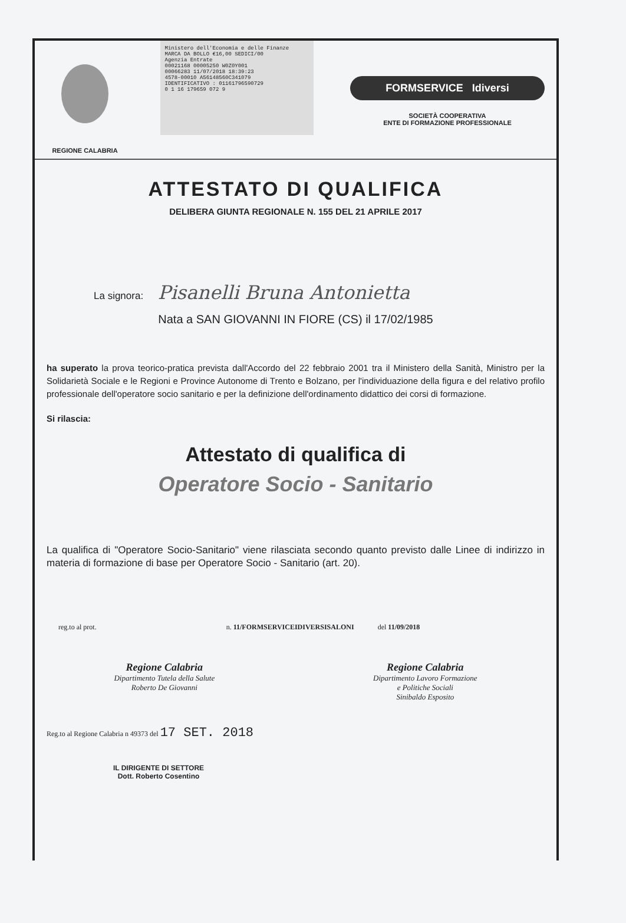REGIONE CALABRIA
Ministero dell'Economia e delle Finanze MARCA DA BOLLO €16,00 SEDICI/00
Agenzia Entrate
00021168 00005250 W0Z0Y001
00066283 11/07/2018 18:39:23
4578-00010 A56148560C341079
IDENTIFICATIVO : 01161796590729
0 1 16 179659 072 9
FORMSERVICE Idiversi
SOCIETÀ COOPERATIVA
ENTE DI FORMAZIONE PROFESSIONALE
ATTESTATO DI QUALIFICA
DELIBERA GIUNTA REGIONALE N. 155 DEL 21 APRILE 2017
La signora: Pisanelli Bruna Antonietta
Nata a SAN GIOVANNI IN FIORE (CS) il 17/02/1985
ha superato la prova teorico-pratica prevista dall'Accordo del 22 febbraio 2001 tra il Ministero della Sanità, Ministro per la Solidarietà Sociale e le Regioni e Province Autonome di Trento e Bolzano, per l'individuazione della figura e del relativo profilo professionale dell'operatore socio sanitario e per la definizione dell'ordinamento didattico dei corsi di formazione.
Si rilascia:
Attestato di qualifica di
Operatore Socio - Sanitario
La qualifica di "Operatore Socio-Sanitario" viene rilasciata secondo quanto previsto dalle Linee di indirizzo in materia di formazione di base per Operatore Socio - Sanitario (art. 20).
reg.to al prot. n. 11/FORMSERVICEIDIVERSISALONI del 11/09/2018
Regione Calabria
Dipartimento Tutela della Salute
Roberto De Giovanni
Regione Calabria
Dipartimento Lavoro Formazione
e Politiche Sociali
Sinibaldo Esposito
Reg.to al Regione Calabria n 49373 del 17 SET. 2018
IL DIRIGENTE DI SETTORE
Dott. Roberto Cosentino